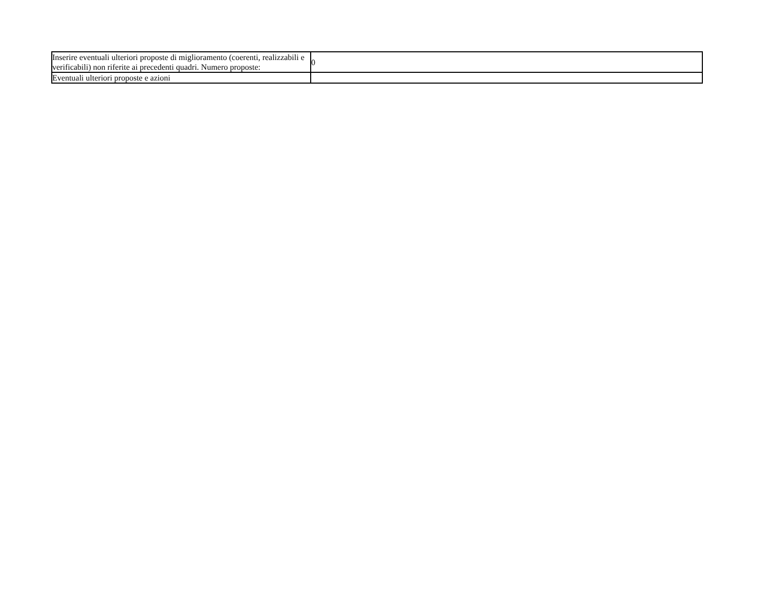| Inserire eventuali ulteriori proposte di miglioramento (coerenti, realizzabili e verificabili) non riferite ai precedenti quadri. Numero proposte: | 0 |
| Eventuali ulteriori proposte e azioni | |